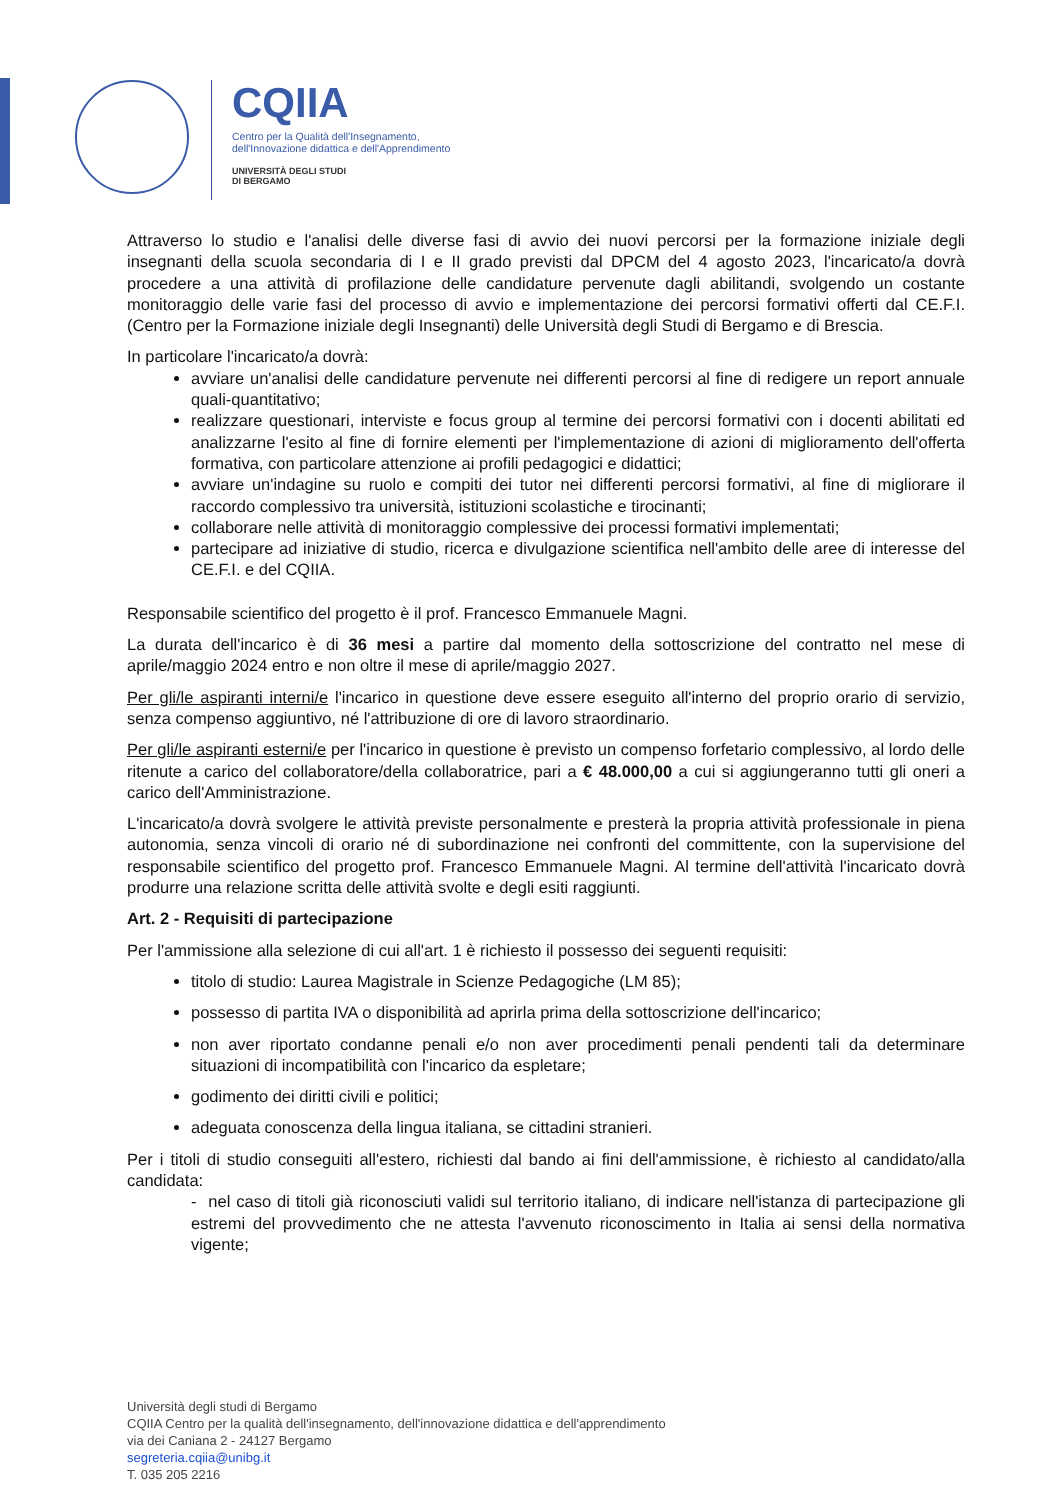CQIIA
Centro per la Qualità dell'Insegnamento,
dell'Innovazione didattica e dell'Apprendimento
UNIVERSITÀ DEGLI STUDI
DI BERGAMO
Attraverso lo studio e l'analisi delle diverse fasi di avvio dei nuovi percorsi per la formazione iniziale degli insegnanti della scuola secondaria di I e II grado previsti dal DPCM del 4 agosto 2023, l'incaricato/a dovrà procedere a una attività di profilazione delle candidature pervenute dagli abilitandi, svolgendo un costante monitoraggio delle varie fasi del processo di avvio e implementazione dei percorsi formativi offerti dal CE.F.I. (Centro per la Formazione iniziale degli Insegnanti) delle Università degli Studi di Bergamo e di Brescia.
In particolare l'incaricato/a dovrà:
avviare un'analisi delle candidature pervenute nei differenti percorsi al fine di redigere un report annuale quali-quantitativo;
realizzare questionari, interviste e focus group al termine dei percorsi formativi con i docenti abilitati ed analizzarne l'esito al fine di fornire elementi per l'implementazione di azioni di miglioramento dell'offerta formativa, con particolare attenzione ai profili pedagogici e didattici;
avviare un'indagine su ruolo e compiti dei tutor nei differenti percorsi formativi, al fine di migliorare il raccordo complessivo tra università, istituzioni scolastiche e tirocinanti;
collaborare nelle attività di monitoraggio complessive dei processi formativi implementati;
partecipare ad iniziative di studio, ricerca e divulgazione scientifica nell'ambito delle aree di interesse del CE.F.I. e del CQIIA.
Responsabile scientifico del progetto è il prof. Francesco Emmanuele Magni.
La durata dell'incarico è di 36 mesi a partire dal momento della sottoscrizione del contratto nel mese di aprile/maggio 2024 entro e non oltre il mese di aprile/maggio 2027.
Per gli/le aspiranti interni/e l'incarico in questione deve essere eseguito all'interno del proprio orario di servizio, senza compenso aggiuntivo, né l'attribuzione di ore di lavoro straordinario.
Per gli/le aspiranti esterni/e per l'incarico in questione è previsto un compenso forfetario complessivo, al lordo delle ritenute a carico del collaboratore/della collaboratrice, pari a € 48.000,00 a cui si aggiungeranno tutti gli oneri a carico dell'Amministrazione.
L'incaricato/a dovrà svolgere le attività previste personalmente e presterà la propria attività professionale in piena autonomia, senza vincoli di orario né di subordinazione nei confronti del committente, con la supervisione del responsabile scientifico del progetto prof. Francesco Emmanuele Magni. Al termine dell'attività l'incaricato dovrà produrre una relazione scritta delle attività svolte e degli esiti raggiunti.
Art. 2 - Requisiti di partecipazione
Per l'ammissione alla selezione di cui all'art. 1 è richiesto il possesso dei seguenti requisiti:
titolo di studio: Laurea Magistrale in Scienze Pedagogiche (LM 85);
possesso di partita IVA o disponibilità ad aprirla prima della sottoscrizione dell'incarico;
non aver riportato condanne penali e/o non aver procedimenti penali pendenti tali da determinare situazioni di incompatibilità con l'incarico da espletare;
godimento dei diritti civili e politici;
adeguata conoscenza della lingua italiana, se cittadini stranieri.
Per i titoli di studio conseguiti all'estero, richiesti dal bando ai fini dell'ammissione, è richiesto al candidato/alla candidata:
- nel caso di titoli già riconosciuti validi sul territorio italiano, di indicare nell'istanza di partecipazione gli estremi del provvedimento che ne attesta l'avvenuto riconoscimento in Italia ai sensi della normativa vigente;
Università degli studi di Bergamo
CQIIA Centro per la qualità dell'insegnamento, dell'innovazione didattica e dell'apprendimento
via dei Caniana 2 - 24127 Bergamo
segreteria.cqiia@unibg.it
T. 035 205 2216